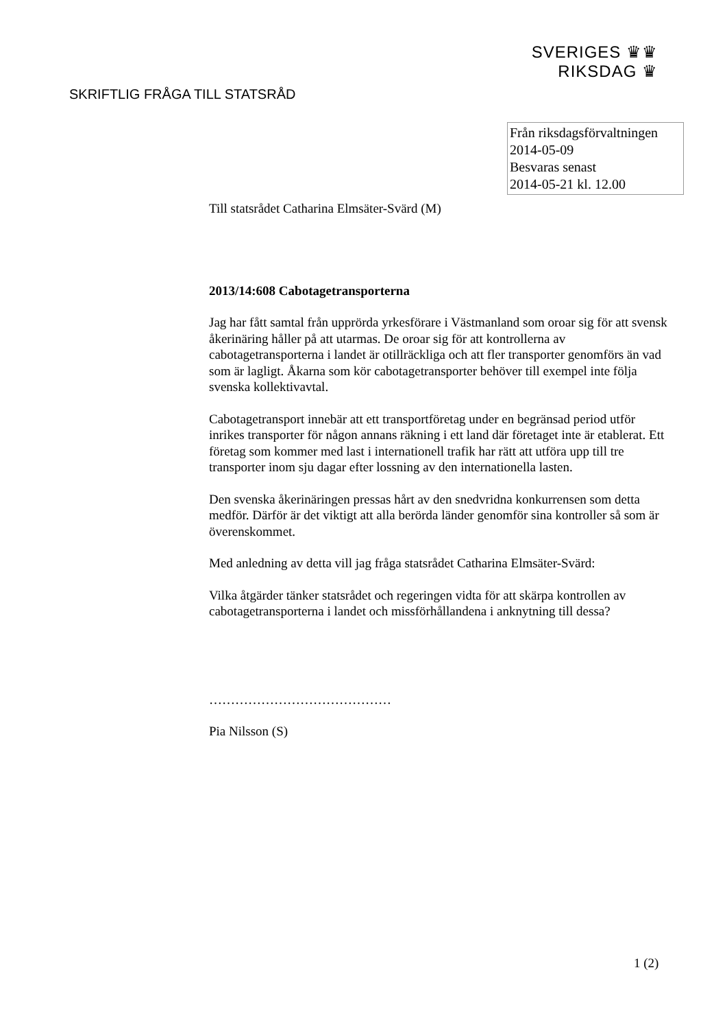SVERIGES ♛♛
RIKSDAG ♛
SKRIFTLIG FRÅGA TILL STATSRÅD
Från riksdagsförvaltningen
2014-05-09
Besvaras senast
2014-05-21 kl. 12.00
Till statsrådet Catharina Elmsäter-Svärd (M)
2013/14:608 Cabotagetransporterna
Jag har fått samtal från upprörda yrkesförare i Västmanland som oroar sig för att svensk åkerinäring håller på att utarmas. De oroar sig för att kontrollerna av cabotagetransporterna i landet är otillräckliga och att fler transporter genomförs än vad som är lagligt. Åkarna som kör cabotagetransporter behöver till exempel inte följa svenska kollektivavtal.
Cabotagetransport innebär att ett transportföretag under en begränsad period utför inrikes transporter för någon annans räkning i ett land där företaget inte är etablerat. Ett företag som kommer med last i internationell trafik har rätt att utföra upp till tre transporter inom sju dagar efter lossning av den internationella lasten.
Den svenska åkerinäringen pressas hårt av den snedvridna konkurrensen som detta medför. Därför är det viktigt att alla berörda länder genomför sina kontroller så som är överenskommet.
Med anledning av detta vill jag fråga statsrådet Catharina Elmsäter-Svärd:
Vilka åtgärder tänker statsrådet och regeringen vidta för att skärpa kontrollen av cabotagetransporterna i landet och missförhållandena i anknytning till dessa?
……………………………………
Pia Nilsson (S)
1 (2)